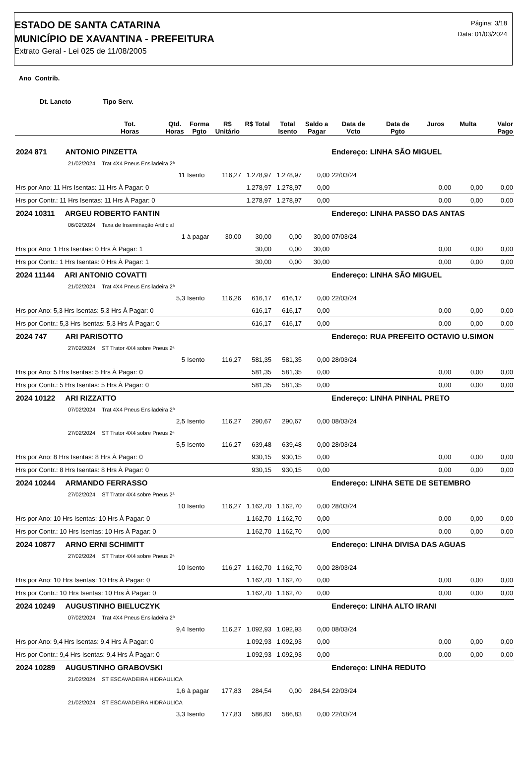ESTADO DE SANTA CATARINA
MUNICÍPIO DE XAVANTINA - PREFEITURA
Extrato Geral - Lei 025 de 11/08/2005
Página: 3/18
Data: 01/03/2024
Ano Contrib.
Dt. Lancto Tipo Serv.
| | Tot. Horas | Qtd. Horas | Forma Pgto | R$ Unitário | R$ Total | Total Isento | Saldo a Pagar | Data de Vcto | Data de Pgto | Juros | Multa | Valor Pago |
| --- | --- | --- | --- | --- | --- | --- | --- | --- | --- | --- | --- | --- |
| 2024 871 ANTONIO PINZETTA | | | | | | | | Endereço: LINHA SÃO MIGUEL | | | | |
| 21/02/2024 | Trat 4X4 Pneus Ensiladeira 2ª | | | | | | | | | | | |
| | | 11 | Isento | 116,27 | 1.278,97 | 1.278,97 | 0,00 | 22/03/24 | | | | |
| Hrs por Ano: 11 Hrs Isentas: 11 Hrs À Pagar: 0 | | | | | 1.278,97 | 1.278,97 | 0,00 | | | 0,00 | 0,00 | 0,00 |
| Hrs por Contr.: 11 Hrs Isentas: 11 Hrs À Pagar: 0 | | | | | 1.278,97 | 1.278,97 | 0,00 | | | 0,00 | 0,00 | 0,00 |
| 2024 10311 ARGEU ROBERTO FANTIN | | | | | | | | Endereço: LINHA PASSO DAS ANTAS | | | | |
| 06/02/2024 | Taxa de Inseminação Artificial | | | | | | | | | | | |
| | | 1 | à pagar | 30,00 | 30,00 | 0,00 | 30,00 | 07/03/24 | | | | |
| Hrs por Ano: 1 Hrs Isentas: 0 Hrs À Pagar: 1 | | | | | 30,00 | 0,00 | 30,00 | | | 0,00 | 0,00 | 0,00 |
| Hrs por Contr.: 1 Hrs Isentas: 0 Hrs À Pagar: 1 | | | | | 30,00 | 0,00 | 30,00 | | | 0,00 | 0,00 | 0,00 |
| 2024 11144 ARI ANTONIO COVATTI | | | | | | | | Endereço: LINHA SÃO MIGUEL | | | | |
| 21/02/2024 | Trat 4X4 Pneus Ensiladeira 2ª | | | | | | | | | | | |
| | | 5,3 | Isento | 116,26 | 616,17 | 616,17 | 0,00 | 22/03/24 | | | | |
| Hrs por Ano: 5,3 Hrs Isentas: 5,3 Hrs À Pagar: 0 | | | | | 616,17 | 616,17 | 0,00 | | | 0,00 | 0,00 | 0,00 |
| Hrs por Contr.: 5,3 Hrs Isentas: 5,3 Hrs À Pagar: 0 | | | | | 616,17 | 616,17 | 0,00 | | | 0,00 | 0,00 | 0,00 |
| 2024 747 ARI PARISOTTO | | | | | | | | Endereço: RUA PREFEITO OCTAVIO U.SIMON | | | | |
| 27/02/2024 | ST Trator 4X4 sobre Pneus 2ª | | | | | | | | | | | |
| | | 5 | Isento | 116,27 | 581,35 | 581,35 | 0,00 | 28/03/24 | | | | |
| Hrs por Ano: 5 Hrs Isentas: 5 Hrs À Pagar: 0 | | | | | 581,35 | 581,35 | 0,00 | | | 0,00 | 0,00 | 0,00 |
| Hrs por Contr.: 5 Hrs Isentas: 5 Hrs À Pagar: 0 | | | | | 581,35 | 581,35 | 0,00 | | | 0,00 | 0,00 | 0,00 |
| 2024 10122 ARI RIZZATTO | | | | | | | | Endereço: LINHA PINHAL PRETO | | | | |
| 07/02/2024 | Trat 4X4 Pneus Ensiladeira 2ª | | | | | | | | | | | |
| | | 2,5 | Isento | 116,27 | 290,67 | 290,67 | 0,00 | 08/03/24 | | | | |
| 27/02/2024 | ST Trator 4X4 sobre Pneus 2ª | | | | | | | | | | | |
| | | 5,5 | Isento | 116,27 | 639,48 | 639,48 | 0,00 | 28/03/24 | | | | |
| Hrs por Ano: 8 Hrs Isentas: 8 Hrs À Pagar: 0 | | | | | 930,15 | 930,15 | 0,00 | | | 0,00 | 0,00 | 0,00 |
| Hrs por Contr.: 8 Hrs Isentas: 8 Hrs À Pagar: 0 | | | | | 930,15 | 930,15 | 0,00 | | | 0,00 | 0,00 | 0,00 |
| 2024 10244 ARMANDO FERRASSO | | | | | | | | Endereço: LINHA SETE DE SETEMBRO | | | | |
| 27/02/2024 | ST Trator 4X4 sobre Pneus 2ª | | | | | | | | | | | |
| | | 10 | Isento | 116,27 | 1.162,70 | 1.162,70 | 0,00 | 28/03/24 | | | | |
| Hrs por Ano: 10 Hrs Isentas: 10 Hrs À Pagar: 0 | | | | | 1.162,70 | 1.162,70 | 0,00 | | | 0,00 | 0,00 | 0,00 |
| Hrs por Contr.: 10 Hrs Isentas: 10 Hrs À Pagar: 0 | | | | | 1.162,70 | 1.162,70 | 0,00 | | | 0,00 | 0,00 | 0,00 |
| 2024 10877 ARNO ERNI SCHIMITT | | | | | | | | Endereço: LINHA DIVISA DAS AGUAS | | | | |
| 27/02/2024 | ST Trator 4X4 sobre Pneus 2ª | | | | | | | | | | | |
| | | 10 | Isento | 116,27 | 1.162,70 | 1.162,70 | 0,00 | 28/03/24 | | | | |
| Hrs por Ano: 10 Hrs Isentas: 10 Hrs À Pagar: 0 | | | | | 1.162,70 | 1.162,70 | 0,00 | | | 0,00 | 0,00 | 0,00 |
| Hrs por Contr.: 10 Hrs Isentas: 10 Hrs À Pagar: 0 | | | | | 1.162,70 | 1.162,70 | 0,00 | | | 0,00 | 0,00 | 0,00 |
| 2024 10249 AUGUSTINHO BIELUCZYK | | | | | | | | Endereço: LINHA ALTO IRANI | | | | |
| 07/02/2024 | Trat 4X4 Pneus Ensiladeira 2ª | | | | | | | | | | | |
| | | 9,4 | Isento | 116,27 | 1.092,93 | 1.092,93 | 0,00 | 08/03/24 | | | | |
| Hrs por Ano: 9,4 Hrs Isentas: 9,4 Hrs À Pagar: 0 | | | | | 1.092,93 | 1.092,93 | 0,00 | | | 0,00 | 0,00 | 0,00 |
| Hrs por Contr.: 9,4 Hrs Isentas: 9,4 Hrs À Pagar: 0 | | | | | 1.092,93 | 1.092,93 | 0,00 | | | 0,00 | 0,00 | 0,00 |
| 2024 10289 AUGUSTINHO GRABOVSKI | | | | | | | | Endereço: LINHA REDUTO | | | | |
| 21/02/2024 | ST ESCAVADEIRA HIDRAULICA | | | | | | | | | | | |
| | | 1,6 | à pagar | 177,83 | 284,54 | 0,00 | 284,54 | 22/03/24 | | | | |
| 21/02/2024 | ST ESCAVADEIRA HIDRAULICA | | | | | | | | | | | |
| | | 3,3 | Isento | 177,83 | 586,83 | 586,83 | 0,00 | 22/03/24 | | | | |